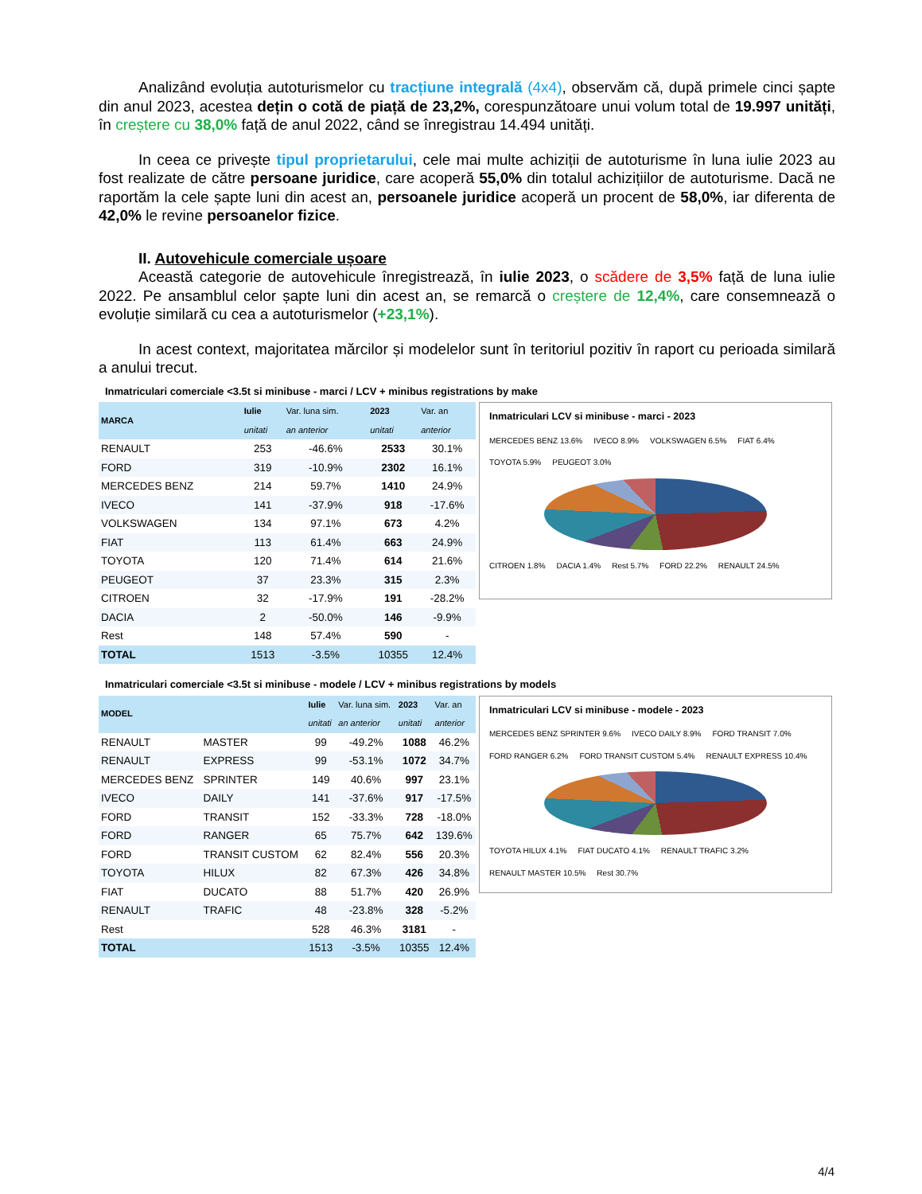Analizând evoluția autoturismelor cu tracțiune integrală (4x4), observăm că, după primele cinci șapte din anul 2023, acestea dețin o cotă de piață de 23,2%, corespunzătoare unui volum total de 19.997 unități, în creștere cu 38,0% față de anul 2022, când se înregistrau 14.494 unități.
In ceea ce privește tipul proprietarului, cele mai multe achiziții de autoturisme în luna iulie 2023 au fost realizate de către persoane juridice, care acoperă 55,0% din totalul achizițiilor de autoturisme. Dacă ne raportăm la cele șapte luni din acest an, persoanele juridice acoperă un procent de 58,0%, iar diferenta de 42,0% le revine persoanelor fizice.
II. Autovehicule comerciale ușoare
Această categorie de autovehicule înregistrează, în iulie 2023, o scădere de 3,5% față de luna iulie 2022. Pe ansamblul celor șapte luni din acest an, se remarcă o creștere de 12,4%, care consemnează o evoluție similară cu cea a autoturismelor (+23,1%).
In acest context, majoritatea mărcilor și modelelor sunt în teritoriul pozitiv în raport cu perioada similară a anului trecut.
Inmatriculari comerciale <3.5t si minibuse - marci / LCV + minibus registrations by make
| MARCA | Iulie | Var. luna sim. | 2023 | Var. an |
| --- | --- | --- | --- | --- |
| | unitati | an anterior | unitati | anterior |
| RENAULT | 253 | -46.6% | 2533 | 30.1% |
| FORD | 319 | -10.9% | 2302 | 16.1% |
| MERCEDES BENZ | 214 | 59.7% | 1410 | 24.9% |
| IVECO | 141 | -37.9% | 918 | -17.6% |
| VOLKSWAGEN | 134 | 97.1% | 673 | 4.2% |
| FIAT | 113 | 61.4% | 663 | 24.9% |
| TOYOTA | 120 | 71.4% | 614 | 21.6% |
| PEUGEOT | 37 | 23.3% | 315 | 2.3% |
| CITROEN | 32 | -17.9% | 191 | -28.2% |
| DACIA | 2 | -50.0% | 146 | -9.9% |
| Rest | 148 | 57.4% | 590 | - |
| TOTAL | 1513 | -3.5% | 10355 | 12.4% |
Inmatriculari LCV si minibuse - marci - 2023
MERCEDES BENZ 13.6% IVECO 8.9% VOLKSWAGEN 6.5% FIAT 6.4% TOYOTA 5.9% PEUGEOT 3.0%
CITROEN 1.8% DACIA 1.4% Rest 5.7% FORD 22.2% RENAULT 24.5%
Inmatriculari comerciale <3.5t si minibuse - modele / LCV + minibus registrations by models
| MODEL | | Iulie | Var. luna sim. | 2023 | Var. an |
| --- | --- | --- | --- | --- | --- |
| | | unitati | an anterior | unitati | anterior |
| RENAULT | MASTER | 99 | -49.2% | 1088 | 46.2% |
| RENAULT | EXPRESS | 99 | -53.1% | 1072 | 34.7% |
| MERCEDES BENZ | SPRINTER | 149 | 40.6% | 997 | 23.1% |
| IVECO | DAILY | 141 | -37.6% | 917 | -17.5% |
| FORD | TRANSIT | 152 | -33.3% | 728 | -18.0% |
| FORD | RANGER | 65 | 75.7% | 642 | 139.6% |
| FORD | TRANSIT CUSTOM | 62 | 82.4% | 556 | 20.3% |
| TOYOTA | HILUX | 82 | 67.3% | 426 | 34.8% |
| FIAT | DUCATO | 88 | 51.7% | 420 | 26.9% |
| RENAULT | TRAFIC | 48 | -23.8% | 328 | -5.2% |
| Rest | | 528 | 46.3% | 3181 | - |
| TOTAL | | 1513 | -3.5% | 10355 | 12.4% |
Inmatriculari LCV si minibuse - modele - 2023
MERCEDES BENZ SPRINTER 9.6% IVECO DAILY 8.9% FORD TRANSIT 7.0% FORD RANGER 6.2% FORD TRANSIT CUSTOM 5.4% RENAULT EXPRESS 10.4%
TOYOTA HILUX 4.1% FIAT DUCATO 4.1% RENAULT TRAFIC 3.2% RENAULT MASTER 10.5% Rest 30.7%
4/4